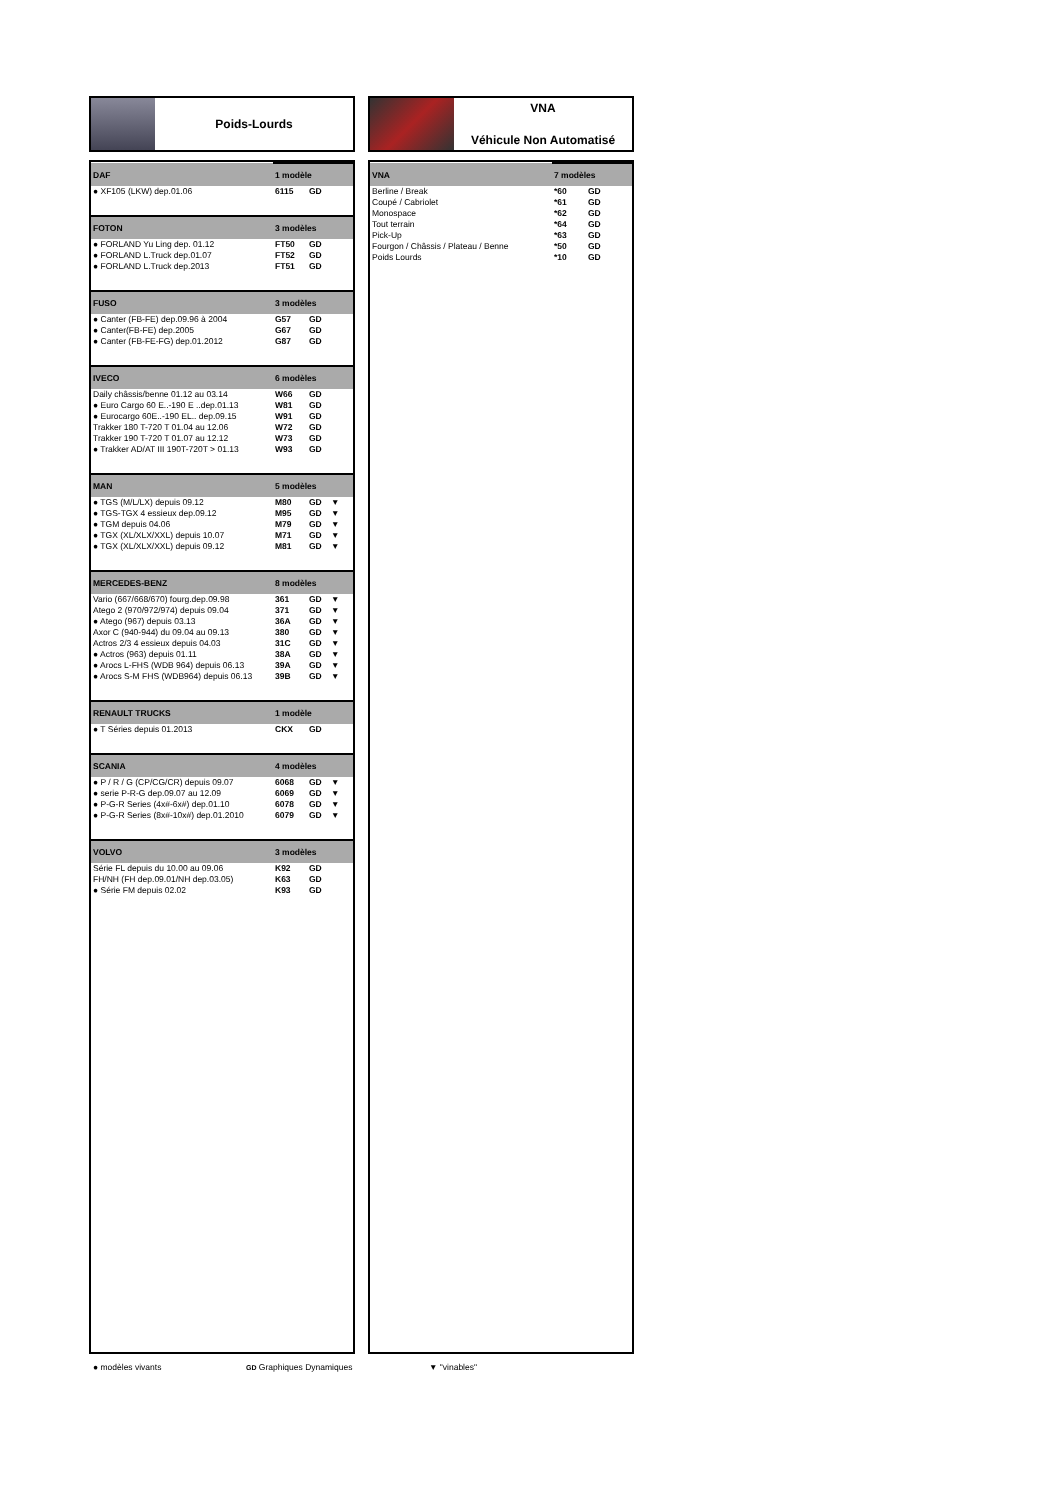Poids-Lourds
| DAF | 1 modèle | | |
| --- | --- | --- | --- |
| ● XF105 (LKW) dep.01.06 | 6115 | GD | |
| FOTON | 3 modèles | | |
| ● FORLAND Yu Ling dep. 01.12 | FT50 | GD | |
| ● FORLAND L.Truck dep.01.07 | FT52 | GD | |
| ● FORLAND L.Truck dep.2013 | FT51 | GD | |
| FUSO | 3 modèles | | |
| ● Canter (FB-FE) dep.09.96 à 2004 | G57 | GD | |
| ● Canter(FB-FE) dep.2005 | G67 | GD | |
| ● Canter (FB-FE-FG) dep.01.2012 | G87 | GD | |
| IVECO | 6 modèles | | |
| Daily châssis/benne 01.12 au 03.14 | W66 | GD | |
| ● Euro Cargo 60 E..-190 E ..dep.01.13 | W81 | GD | |
| ● Eurocargo 60E..-190 EL.. dep.09.15 | W91 | GD | |
| Trakker 180 T-720 T 01.04 au 12.06 | W72 | GD | |
| Trakker 190 T-720 T 01.07 au 12.12 | W73 | GD | |
| ● Trakker AD/AT III 190T-720T > 01.13 | W93 | GD | |
| MAN | 5 modèles | | |
| ● TGS (M/L/LX) depuis 09.12 | M80 | GD | ▼ |
| ● TGS-TGX 4 essieux dep.09.12 | M95 | GD | ▼ |
| ● TGM depuis 04.06 | M79 | GD | ▼ |
| ● TGX (XL/XLX/XXL) depuis 10.07 | M71 | GD | ▼ |
| ● TGX (XL/XLX/XXL) depuis 09.12 | M81 | GD | ▼ |
| MERCEDES-BENZ | 8 modèles | | |
| Vario (667/668/670) fourg.dep.09.98 | 361 | GD | ▼ |
| Atego 2 (970/972/974) depuis 09.04 | 371 | GD | ▼ |
| ● Atego (967) depuis 03.13 | 36A | GD | ▼ |
| Axor C (940-944) du 09.04 au 09.13 | 380 | GD | ▼ |
| Actros 2/3 4 essieux depuis 04.03 | 31C | GD | ▼ |
| ● Actros (963) depuis 01.11 | 38A | GD | ▼ |
| ● Arocs L-FHS (WDB 964) depuis 06.13 | 39A | GD | ▼ |
| ● Arocs S-M FHS (WDB964) depuis 06.13 | 39B | GD | ▼ |
| RENAULT TRUCKS | 1 modèle | | |
| ● T Séries depuis 01.2013 | CKX | GD | |
| SCANIA | 4 modèles | | |
| ● P / R / G (CP/CG/CR) depuis 09.07 | 6068 | GD | ▼ |
| ● serie P-R-G dep.09.07 au 12.09 | 6069 | GD | ▼ |
| ● P-G-R Series (4x#-6x#) dep.01.10 | 6078 | GD | ▼ |
| ● P-G-R Series (8x#-10x#) dep.01.2010 | 6079 | GD | ▼ |
| VOLVO | 3 modèles | | |
| Série FL depuis du 10.00 au 09.06 | K92 | GD | |
| FH/NH (FH dep.09.01/NH dep.03.05) | K63 | GD | |
| ● Série FM depuis 02.02 | K93 | GD | |
VNA
Véhicule Non Automatisé
| VNA | 7 modèles | | |
| --- | --- | --- | --- |
| Berline / Break | *60 | GD | |
| Coupé / Cabriolet | *61 | GD | |
| Monospace | *62 | GD | |
| Tout terrain | *64 | GD | |
| Pick-Up | *63 | GD | |
| Fourgon / Châssis / Plateau / Benne | *50 | GD | |
| Poids Lourds | *10 | GD | |
● modèles vivants GD Graphiques Dynamiques ▼ "vinables"